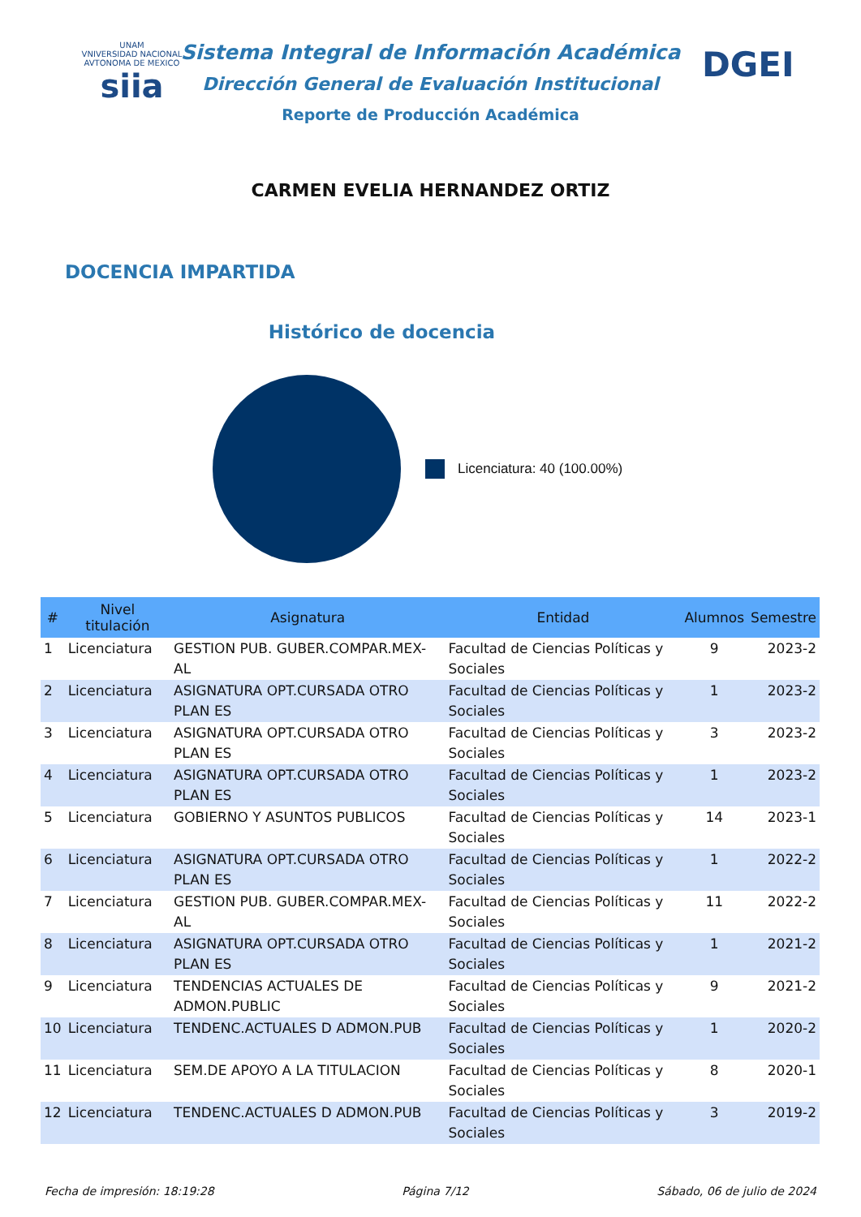UNAM
VNIVERSIDAD NACIONAL AVTONOMA DE MEXICO
siia
DGEI
Sistema Integral de Información Académica
Dirección General de Evaluación Institucional
Reporte de Producción Académica
CARMEN EVELIA HERNANDEZ ORTIZ
DOCENCIA IMPARTIDA
Histórico de docencia
Licenciatura: 40 (100.00%)
| # | Nivel titulación | Asignatura | Entidad | Alumnos | Semestre |
| --- | --- | --- | --- | --- | --- |
| 1 | Licenciatura | GESTION PUB. GUBER.COMPAR.MEX-AL | Facultad de Ciencias Políticas y Sociales | 9 | 2023-2 |
| 2 | Licenciatura | ASIGNATURA OPT.CURSADA OTRO PLAN ES | Facultad de Ciencias Políticas y Sociales | 1 | 2023-2 |
| 3 | Licenciatura | ASIGNATURA OPT.CURSADA OTRO PLAN ES | Facultad de Ciencias Políticas y Sociales | 3 | 2023-2 |
| 4 | Licenciatura | ASIGNATURA OPT.CURSADA OTRO PLAN ES | Facultad de Ciencias Políticas y Sociales | 1 | 2023-2 |
| 5 | Licenciatura | GOBIERNO Y ASUNTOS PUBLICOS | Facultad de Ciencias Políticas y Sociales | 14 | 2023-1 |
| 6 | Licenciatura | ASIGNATURA OPT.CURSADA OTRO PLAN ES | Facultad de Ciencias Políticas y Sociales | 1 | 2022-2 |
| 7 | Licenciatura | GESTION PUB. GUBER.COMPAR.MEX-AL | Facultad de Ciencias Políticas y Sociales | 11 | 2022-2 |
| 8 | Licenciatura | ASIGNATURA OPT.CURSADA OTRO PLAN ES | Facultad de Ciencias Políticas y Sociales | 1 | 2021-2 |
| 9 | Licenciatura | TENDENCIAS ACTUALES DE ADMON.PUBLIC | Facultad de Ciencias Políticas y Sociales | 9 | 2021-2 |
| 10 | Licenciatura | TENDENC.ACTUALES D ADMON.PUB | Facultad de Ciencias Políticas y Sociales | 1 | 2020-2 |
| 11 | Licenciatura | SEM.DE APOYO A LA TITULACION | Facultad de Ciencias Políticas y Sociales | 8 | 2020-1 |
| 12 | Licenciatura | TENDENC.ACTUALES D ADMON.PUB | Facultad de Ciencias Políticas y Sociales | 3 | 2019-2 |
Fecha de impresión: 18:19:28 Página 7/12 Sábado, 06 de julio de 2024